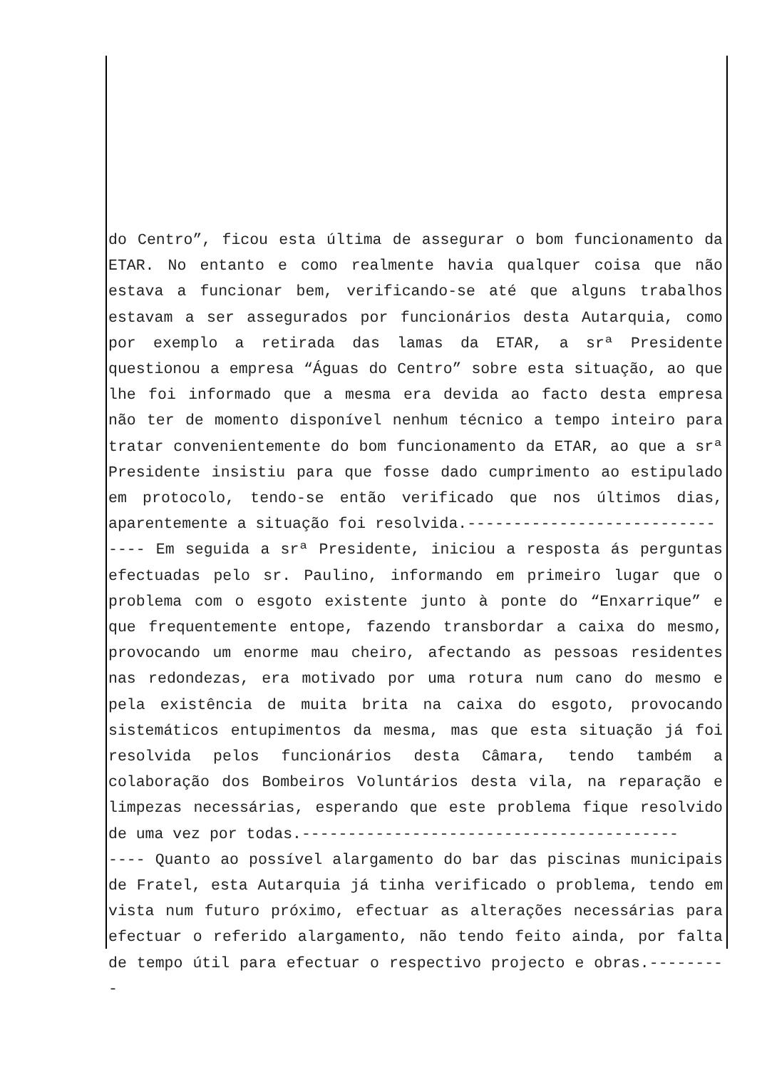do Centro”, ficou esta última de assegurar o bom funcionamento da ETAR. No entanto e como realmente havia qualquer coisa que não estava a funcionar bem, verificando-se até que alguns trabalhos estavam a ser assegurados por funcionários desta Autarquia, como por exemplo a retirada das lamas da ETAR, a srª Presidente questionou a empresa “Águas do Centro” sobre esta situação, ao que lhe foi informado que a mesma era devida ao facto desta empresa não ter de momento disponível nenhum técnico a tempo inteiro para tratar convenientemente do bom funcionamento da ETAR, ao que a srª Presidente insistiu para que fosse dado cumprimento ao estipulado em protocolo, tendo-se então verificado que nos últimos dias, aparentemente a situação foi resolvida.---------------------------
---- Em seguida a srª Presidente, iniciou a resposta ás perguntas efectuadas pelo sr. Paulino, informando em primeiro lugar que o problema com o esgoto existente junto à ponte do “Enxarrique” e que frequentemente entope, fazendo transbordar a caixa do mesmo, provocando um enorme mau cheiro, afectando as pessoas residentes nas redondezas, era motivado por uma rotura num cano do mesmo e pela existência de muita brita na caixa do esgoto, provocando sistemáticos entupimentos da mesma, mas que esta situação já foi resolvida pelos funcionários desta Câmara, tendo também a colaboração dos Bombeiros Voluntários desta vila, na reparação e limpezas necessárias, esperando que este problema fique resolvido de uma vez por todas.-----------------------------------------
---- Quanto ao possível alargamento do bar das piscinas municipais de Fratel, esta Autarquia já tinha verificado o problema, tendo em vista num futuro próximo, efectuar as alterações necessárias para efectuar o referido alargamento, não tendo feito ainda, por falta de tempo útil para efectuar o respectivo projecto e obras.---------